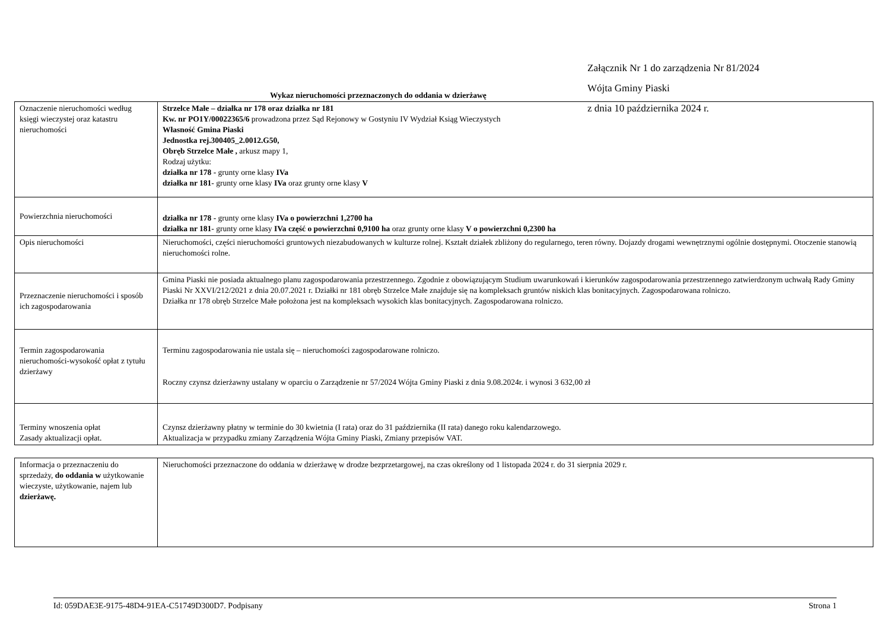Załącznik Nr 1 do zarządzenia Nr 81/2024
Wójta Gminy Piaski
z dnia 10 października 2024 r.
Wykaz nieruchomości przeznaczonych do oddania w dzierżawę
| Oznaczenie nieruchomości według księgi wieczystej oraz katastru nieruchomości | Strzelce Małe – działka nr 178 oraz działka nr 181 Kw. nr PO1Y/00022365/6 prowadzona przez Sąd Rejonowy w Gostyniu IV Wydział Ksiąg Wieczystych Własność Gmina Piaski Jednostka rej.300405_2.0012.G50, Obręb Strzelce Małe , arkusz mapy 1, Rodzaj użytku: działka nr 178 - grunty orne klasy IVa działka nr 181- grunty orne klasy IVa oraz grunty orne klasy V |
| Powierzchnia nieruchomości | działka nr 178 - grunty orne klasy IVa o powierzchni 1,2700 ha działka nr 181- grunty orne klasy IVa część o powierzchni 0,9100 ha oraz grunty orne klasy V o powierzchni 0,2300 ha |
| Opis nieruchomości | Nieruchomości, części nieruchomości gruntowych niezabudowanych w kulturze rolnej. Kształt działek zbliżony do regularnego, teren równy. Dojazdy drogami wewnętrznymi ogólnie dostępnymi. Otoczenie stanowią nieruchomości rolne. |
| Przeznaczenie nieruchomości i sposób ich zagospodarowania | Gmina Piaski nie posiada aktualnego planu zagospodarowania przestrzennego. Zgodnie z obowiązującym Studium uwarunkowań i kierunków zagospodarowania przestrzennego zatwierdzonym uchwałą Rady Gminy Piaski Nr XXVI/212/2021 z dnia 20.07.2021 r. Działki nr 181 obręb Strzelce Małe znajduje się na kompleksach gruntów niskich klas bonitacyjnych. Zagospodarowana rolniczo. Działka nr 178 obręb Strzelce Małe położona jest na kompleksach wysokich klas bonitacyjnych. Zagospodarowana rolniczo. |
| Termin zagospodarowania nieruchomości-wysokość opłat z tytułu dzierżawy | Terminu zagospodarowania nie ustala się – nieruchomości zagospodarowane rolniczo. Roczny czynsz dzierżawny ustalany w oparciu o Zarządzenie nr 57/2024 Wójta Gminy Piaski z dnia 9.08.2024r. i wynosi 3 632,00 zł |
| Terminy wnoszenia opłat Zasady aktualizacji opłat. | Czynsz dzierżawny płatny w terminie do 30 kwietnia (I rata) oraz do 31 października (II rata) danego roku kalendarzowego. Aktualizacja w przypadku zmiany Zarządzenia Wójta Gminy Piaski, Zmiany przepisów VAT. |
| Informacja o przeznaczeniu do sprzedaży, do oddania w użytkowanie wieczyste, użytkowanie, najem lub dzierżawę. | Nieruchomości przeznaczone do oddania w dzierżawę w drodze bezprzetargowej, na czas określony od 1 listopada 2024 r. do 31 sierpnia 2029 r. |
Id: 059DAE3E-9175-48D4-91EA-C51749D300D7. Podpisany Strona 1